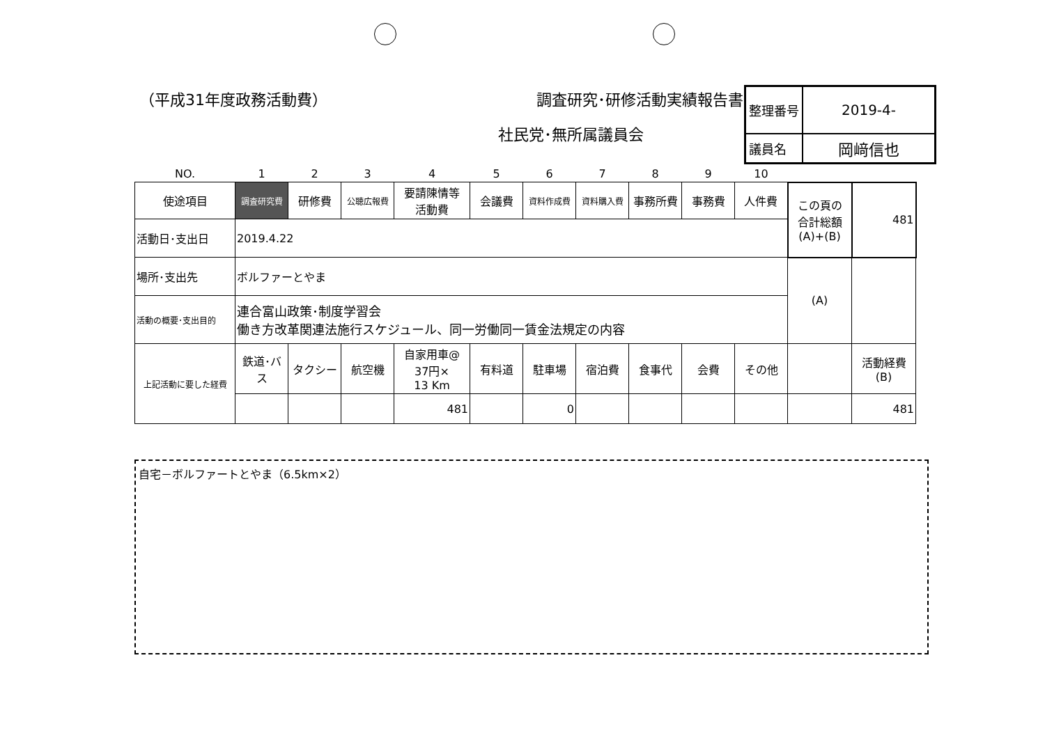（平成31年度政務活動費） 調査研究･研修活動実績報告書
社民党･無所属議員会
| 整理番号 | 2019-4- |
| 議員名 | 岡﨑信也 |
| NO. | 1 | 2 | 3 | 4 | 5 | 6 | 7 | 8 | 9 | 10 | | |
| 使途項目 | 調査研究費 | 研修費 | 公聴広報費 | 要請陳情等 活動費 | 会議費 | 資料作成費 | 資料購入費 | 事務所費 | 事務費 | 人件費 | この頁の 合計総額 (A)+(B) | 481 |
| 活動日･支出日 | 2019.4.22 | | | | | | | | | | | |
| 場所･支出先 | ボルファーとやま | | | | | | | | | | (A) | |
| 活動の概要･支出目的 | 連合富山政策･制度学習会 働き方改革関連法施行スケジュール、同一労働同一賃金法規定の内容 | | | | | | | | | | | |
| 上記活動に要した経費 | 鉄道･バス | タクシー | 航空機 | 自家用車@ 37円× 13 Km | 有料道 | 駐車場 | 宿泊費 | 食事代 | 会費 | その他 | | 活動経費 (B) |
| | | | | 481 | | 0 | | | | | | 481 |
自宅－ボルファートとやま（6.5km×2）